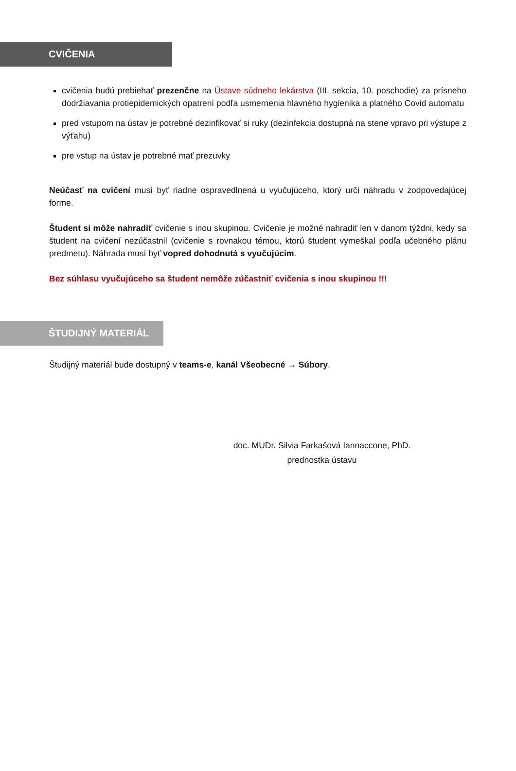CVIČENIA
cvičenia budú prebiehať prezenčne na Ústave súdneho lekárstva (III. sekcia, 10. poschodie) za prísneho dodržiavania protiepidemických opatrení podľa usmernenia hlavného hygienika a platného Covid automatu
pred vstupom na ústav je potrebné dezinfikovať si ruky (dezinfekcia dostupná na stene vpravo pri výstupe z výťahu)
pre vstup na ústav je potrebné mať prezuvky
Neúčasť na cvičení musí byť riadne ospravedlnená u vyučujúceho, ktorý určí náhradu v zodpovedajúcej forme.
Študent si môže nahradiť cvičenie s inou skupinou. Cvičenie je možné nahradiť len v danom týždni, kedy sa študent na cvičení nezúčastnil (cvičenie s rovnakou témou, ktorú študent vymeškal podľa učebného plánu predmetu). Náhrada musí byť vopred dohodnutá s vyučujúcim.
Bez súhlasu vyučujúceho sa študent nemôže zúčastniť cvičenia s inou skupinou !!!
ŠTUDIJNÝ MATERIÁL
Študijný materiál bude dostupný v teams-e, kanál Všeobecné → Súbory.
doc. MUDr. Silvia Farkašová Iannaccone, PhD.
prednostka ústavu